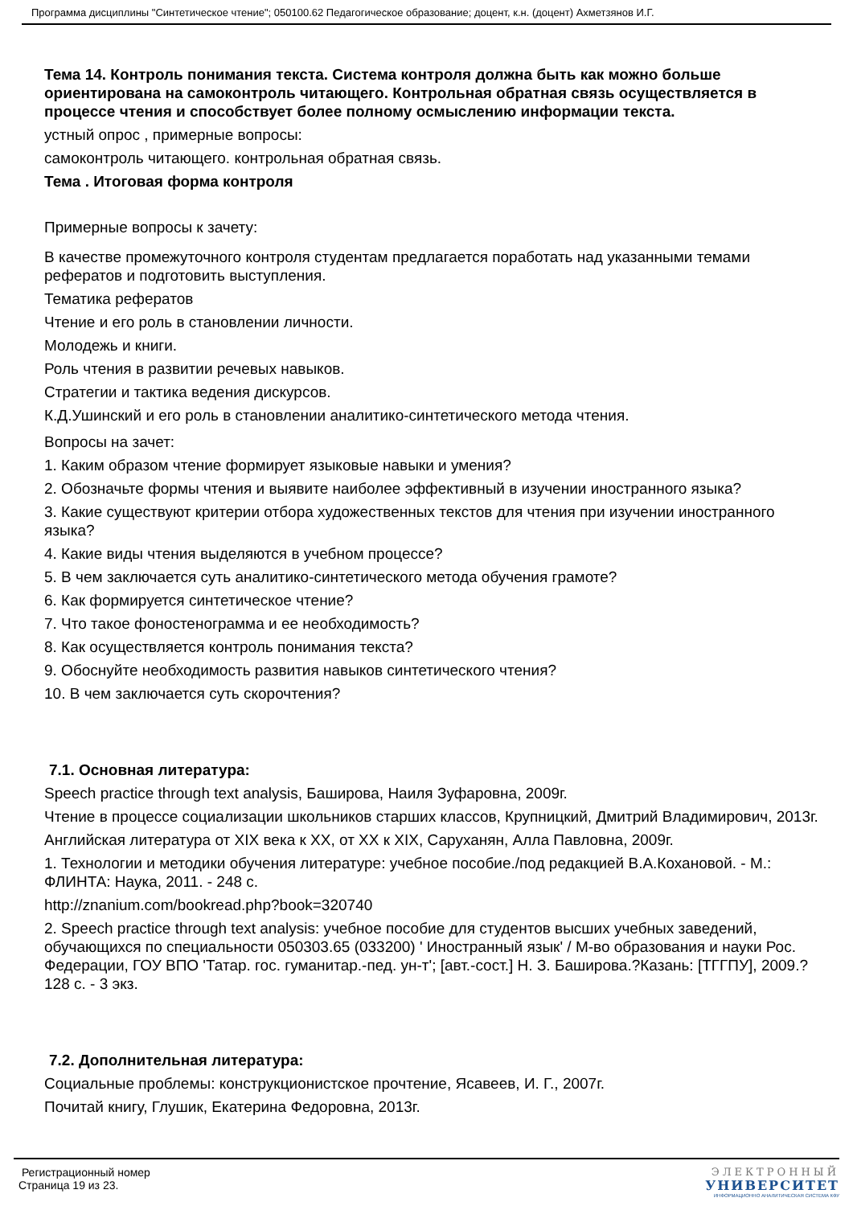Программа дисциплины "Синтетическое чтение"; 050100.62 Педагогическое образование; доцент, к.н. (доцент) Ахметзянов И.Г.
Тема 14. Контроль понимания текста. Система контроля должна быть как можно больше ориентирована на самоконтроль читающего. Контрольная обратная связь осуществляется в процессе чтения и способствует более полному осмыслению информации текста.
устный опрос , примерные вопросы:
самоконтроль читающего. контрольная обратная связь.
Тема . Итоговая форма контроля
Примерные вопросы к зачету:
В качестве промежуточного контроля студентам предлагается поработать над указанными темами рефератов и подготовить выступления.
Тематика рефератов
Чтение и его роль в становлении личности.
Молодежь и книги.
Роль чтения в развитии речевых навыков.
Стратегии и тактика ведения дискурсов.
К.Д.Ушинский и его роль в становлении аналитико-синтетического метода чтения.
Вопросы на зачет:
1. Каким образом чтение формирует языковые навыки и умения?
2. Обозначьте формы чтения и выявите наиболее эффективный в изучении иностранного языка?
3. Какие существуют критерии отбора художественных текстов для чтения при изучении иностранного языка?
4. Какие виды чтения выделяются в учебном процессе?
5. В чем заключается суть аналитико-синтетического метода обучения грамоте?
6. Как формируется синтетическое чтение?
7. Что такое фоностенограмма и ее необходимость?
8. Как осуществляется контроль понимания текста?
9. Обоснуйте необходимость развития навыков синтетического чтения?
10. В чем заключается суть скорочтения?
7.1. Основная литература:
Speech practice through text analysis, Баширова, Наиля Зуфаровна, 2009г.
Чтение в процессе социализации школьников старших классов, Крупницкий, Дмитрий Владимирович, 2013г.
Английская литература от XIX века к XX, от XX к XIX, Саруханян, Алла Павловна, 2009г.
1. Технологии и методики обучения литературе: учебное пособие./под редакцией В.А.Кохановой. - М.: ФЛИНТА: Наука, 2011. - 248 с.
http://znanium.com/bookread.php?book=320740
2. Speech practice through text analysis: учебное пособие для студентов высших учебных заведений, обучающихся по специальности 050303.65 (033200) ' Иностранный язык' / М-во образования и науки Рос. Федерации, ГОУ ВПО 'Татар. гос. гуманитар.-пед. ун-т'; [авт.-сост.] Н. З. Баширова.?Казань: [ТГГПУ], 2009.?128 с. - 3 экз.
7.2. Дополнительная литература:
Социальные проблемы: конструкционистское прочтение, Ясавеев, И. Г., 2007г.
Почитай книгу, Глушик, Екатерина Федоровна, 2013г.
Регистрационный номер
Страница 19 из 23.
ЭЛЕКТРОННЫЙ
УНИВЕРСИТЕТ
ИНФОРМАЦИОННО АНАЛИТИЧЕСКАЯ СИСТЕМА КФУ